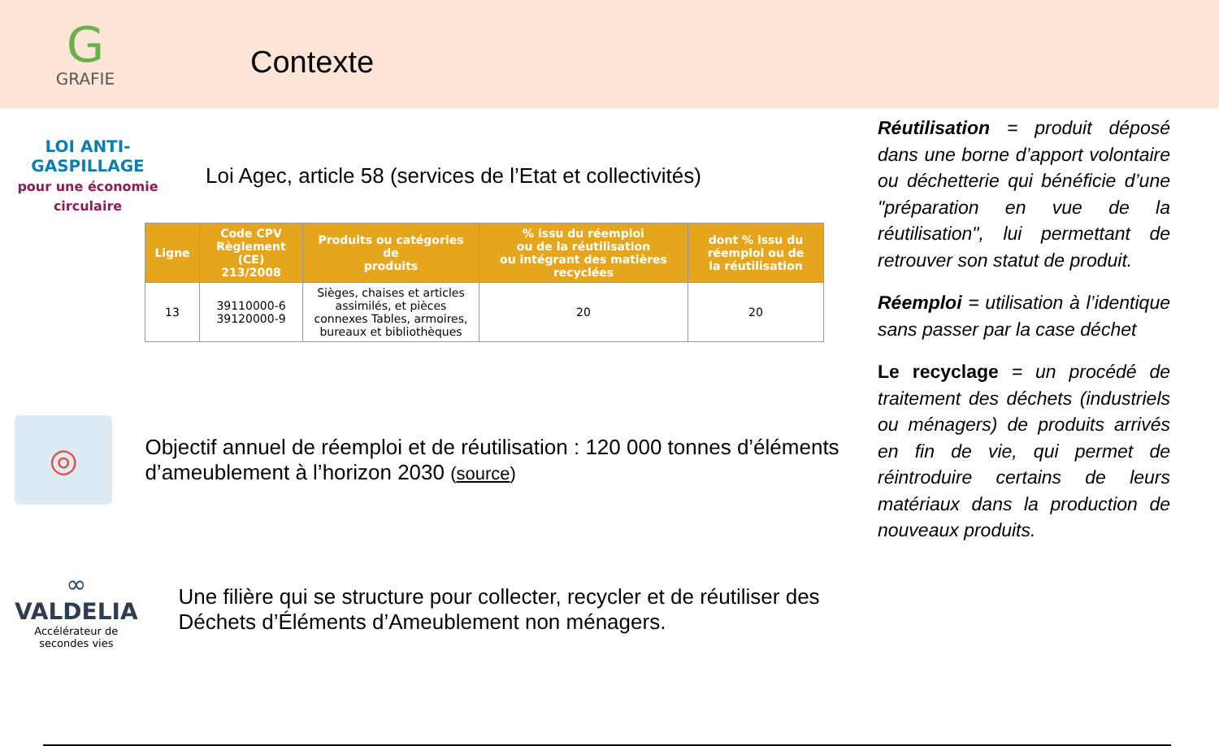G
GRAFIE
Contexte
LOI ANTI-GASPILLAGE
pour une économie circulaire
Loi Agec, article 58 (services de l’Etat et collectivités)
| Ligne | Code CPV Règlement (CE) 213/2008 | Produits ou catégories de produits | % issu du réemploi ou de la réutilisation ou intégrant des matières recyclées | dont % issu du réemploi ou de la réutilisation |
| --- | --- | --- | --- | --- |
| 13 | 39110000-6 39120000-9 | Sièges, chaises et articles assimilés, et pièces connexes Tables, armoires, bureaux et bibliothèques | 20 | 20 |
◎
Objectif annuel de réemploi et de réutilisation : 120 000 tonnes d’éléments d’ameublement à l’horizon 2030 (source)
∞
VALDELIA
Accélérateur de secondes vies
Une filière qui se structure pour collecter, recycler et de réutiliser des Déchets d’Éléments d’Ameublement non ménagers.
Réutilisation = produit déposé dans une borne d’apport volontaire ou déchetterie qui bénéficie d’une "préparation en vue de la réutilisation", lui permettant de retrouver son statut de produit.
Réemploi = utilisation à l’identique sans passer par la case déchet
Le recyclage = un procédé de traitement des déchets (industriels ou ménagers) de produits arrivés en fin de vie, qui permet de réintroduire certains de leurs matériaux dans la production de nouveaux produits.